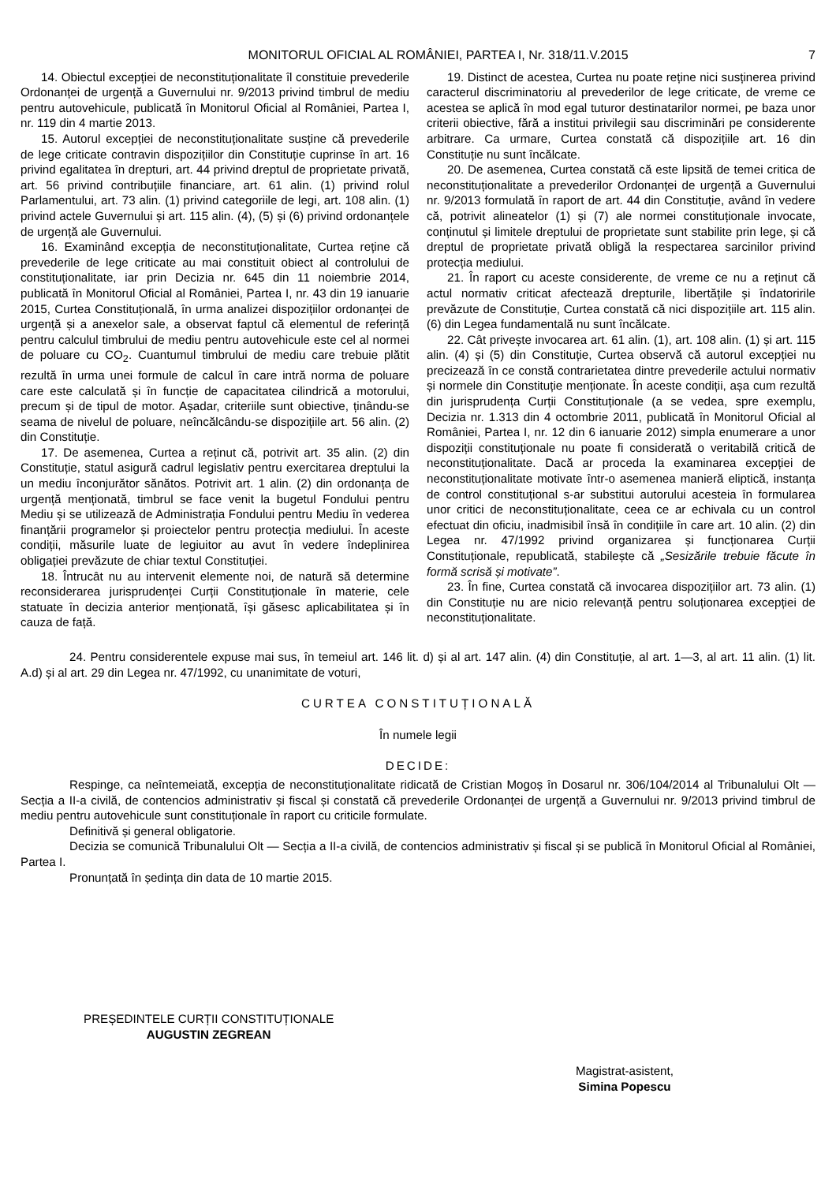MONITORUL OFICIAL AL ROMÂNIEI, PARTEA I, Nr. 318/11.V.2015 7
14. Obiectul excepției de neconstituționalitate îl constituie prevederile Ordonanței de urgență a Guvernului nr. 9/2013 privind timbrul de mediu pentru autovehicule, publicată în Monitorul Oficial al României, Partea I, nr. 119 din 4 martie 2013.
15. Autorul excepției de neconstituționalitate susține că prevederile de lege criticate contravin dispozițiilor din Constituție cuprinse în art. 16 privind egalitatea în drepturi, art. 44 privind dreptul de proprietate privată, art. 56 privind contribuțiile financiare, art. 61 alin. (1) privind rolul Parlamentului, art. 73 alin. (1) privind categoriile de legi, art. 108 alin. (1) privind actele Guvernului și art. 115 alin. (4), (5) și (6) privind ordonanțele de urgență ale Guvernului.
16. Examinând excepția de neconstituționalitate, Curtea reține că prevederile de lege criticate au mai constituit obiect al controlului de constituționalitate, iar prin Decizia nr. 645 din 11 noiembrie 2014, publicată în Monitorul Oficial al României, Partea I, nr. 43 din 19 ianuarie 2015, Curtea Constituțională, în urma analizei dispozițiilor ordonanței de urgență și a anexelor sale, a observat faptul că elementul de referință pentru calculul timbrului de mediu pentru autovehicule este cel al normei de poluare cu CO<sub>2</sub>. Cuantumul timbrului de mediu care trebuie plătit rezultă în urma unei formule de calcul în care intră norma de poluare care este calculată și în funcție de capacitatea cilindrică a motorului, precum și de tipul de motor. Așadar, criteriile sunt obiective, ținându-se seama de nivelul de poluare, neîncălcându-se dispozițiile art. 56 alin. (2) din Constituție.
17. De asemenea, Curtea a reținut că, potrivit art. 35 alin. (2) din Constituție, statul asigură cadrul legislativ pentru exercitarea dreptului la un mediu înconjurător sănătos. Potrivit art. 1 alin. (2) din ordonanța de urgență menționată, timbrul se face venit la bugetul Fondului pentru Mediu și se utilizează de Administrația Fondului pentru Mediu în vederea finanțării programelor și proiectelor pentru protecția mediului. În aceste condiții, măsurile luate de legiuitor au avut în vedere îndeplinirea obligației prevăzute de chiar textul Constituției.
18. Întrucât nu au intervenit elemente noi, de natură să determine reconsiderarea jurisprudenței Curții Constituționale în materie, cele statuate în decizia anterior menționată, își găsesc aplicabilitatea și în cauza de față.
19. Distinct de acestea, Curtea nu poate reține nici susținerea privind caracterul discriminatoriu al prevederilor de lege criticate, de vreme ce acestea se aplică în mod egal tuturor destinatarilor normei, pe baza unor criterii obiective, fără a institui privilegii sau discriminări pe considerente arbitrare. Ca urmare, Curtea constată că dispozițiile art. 16 din Constituție nu sunt încălcate.
20. De asemenea, Curtea constată că este lipsită de temei critica de neconstituționalitate a prevederilor Ordonanței de urgență a Guvernului nr. 9/2013 formulată în raport de art. 44 din Constituție, având în vedere că, potrivit alineatelor (1) și (7) ale normei constituționale invocate, conținutul și limitele dreptului de proprietate sunt stabilite prin lege, și că dreptul de proprietate privată obligă la respectarea sarcinilor privind protecția mediului.
21. În raport cu aceste considerente, de vreme ce nu a reținut că actul normativ criticat afectează drepturile, libertățile și îndatoririle prevăzute de Constituție, Curtea constată că nici dispozițiile art. 115 alin. (6) din Legea fundamentală nu sunt încălcate.
22. Cât privește invocarea art. 61 alin. (1), art. 108 alin. (1) și art. 115 alin. (4) și (5) din Constituție, Curtea observă că autorul excepției nu precizează în ce constă contrarietatea dintre prevederile actului normativ și normele din Constituție menționate. În aceste condiții, așa cum rezultă din jurisprudența Curții Constituționale (a se vedea, spre exemplu, Decizia nr. 1.313 din 4 octombrie 2011, publicată în Monitorul Oficial al României, Partea I, nr. 12 din 6 ianuarie 2012) simpla enumerare a unor dispoziții constituționale nu poate fi considerată o veritabilă critică de neconstituționalitate. Dacă ar proceda la examinarea excepției de neconstituționalitate motivate într-o asemenea manieră eliptică, instanța de control constituțional s-ar substitui autorului acesteia în formularea unor critici de neconstituționalitate, ceea ce ar echivala cu un control efectuat din oficiu, inadmisibil însă în condițiile în care art. 10 alin. (2) din Legea nr. 47/1992 privind organizarea și funcționarea Curții Constituționale, republicată, stabilește că „Sesizările trebuie făcute în formă scrisă și motivate”.
23. În fine, Curtea constată că invocarea dispozițiilor art. 73 alin. (1) din Constituție nu are nicio relevanță pentru soluționarea excepției de neconstituționalitate.
24. Pentru considerentele expuse mai sus, în temeiul art. 146 lit. d) și al art. 147 alin. (4) din Constituție, al art. 1—3, al art. 11 alin. (1) lit. A.d) și al art. 29 din Legea nr. 47/1992, cu unanimitate de voturi,
CURTEA CONSTITUȚIONALĂ
În numele legii
DECIDE:
Respinge, ca neîntemeiată, excepția de neconstituționalitate ridicată de Cristian Mogoș în Dosarul nr. 306/104/2014 al Tribunalului Olt — Secția a II-a civilă, de contencios administrativ și fiscal și constată că prevederile Ordonanței de urgență a Guvernului nr. 9/2013 privind timbrul de mediu pentru autovehicule sunt constituționale în raport cu criticile formulate.
Definitivă și general obligatorie.
Decizia se comunică Tribunalului Olt — Secția a II-a civilă, de contencios administrativ și fiscal și se publică în Monitorul Oficial al României, Partea I.
Pronunțată în ședința din data de 10 martie 2015.
PREȘEDINTELE CURȚII CONSTITUȚIONALE
AUGUSTIN ZEGREAN
Magistrat-asistent,
Simina Popescu